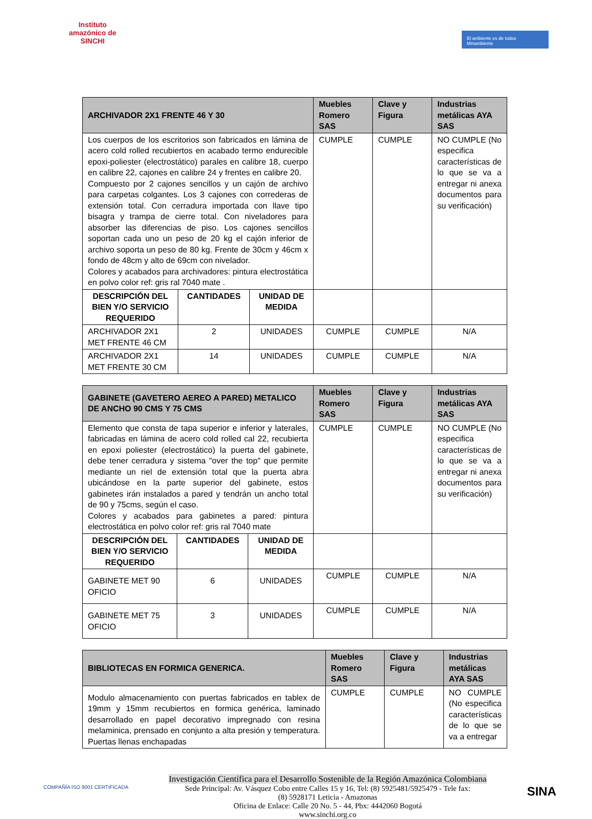Instituto
amazónico de
SINCHI
El ambiente es de todos Minambiente
| ARCHIVADOR 2X1 FRENTE 46 Y 30 | | | Muebles Romero SAS | Clave y Figura | Industrias metálicas AYA SAS |
| --- | --- | --- | --- | --- | --- |
| Los cuerpos de los escritorios son fabricados en lámina de acero cold rolled recubiertos en acabado termo endurecible epoxi-poliester (electrostático) parales en calibre 18, cuerpo en calibre 22, cajones en calibre 24 y frentes en calibre 20. Compuesto por 2 cajones sencillos y un cajón de archivo para carpetas colgantes. Los 3 cajones con correderas de extensión total. Con cerradura importada con llave tipo bisagra y trampa de cierre total. Con niveladores para absorber las diferencias de piso. Los cajones sencillos soportan cada uno un peso de 20 kg el cajón inferior de archivo soporta un peso de 80 kg. Frente de 30cm y 46cm x fondo de 48cm y alto de 69cm con nivelador. Colores y acabados para archivadores: pintura electrostática en polvo color ref: gris ral 7040 mate . | | | CUMPLE | CUMPLE | NO CUMPLE (No especifica características de lo que se va a entregar ni anexa documentos para su verificación) |
| DESCRIPCIÓN DEL BIEN Y/O SERVICIO REQUERIDO | CANTIDADES | UNIDAD DE MEDIDA | | | |
| ARCHIVADOR 2X1 MET FRENTE 46 CM | 2 | UNIDADES | CUMPLE | CUMPLE | N/A |
| ARCHIVADOR 2X1 MET FRENTE 30 CM | 14 | UNIDADES | CUMPLE | CUMPLE | N/A |
| GABINETE (GAVETERO AEREO A PARED) METALICO DE ANCHO 90 CMS Y 75 CMS | | | Muebles Romero SAS | Clave y Figura | Industrias metálicas AYA SAS |
| --- | --- | --- | --- | --- | --- |
| Elemento que consta de tapa superior e inferior y laterales, fabricadas en lámina de acero cold rolled cal 22, recubierta en epoxi poliester (electrostático) la puerta del gabinete, debe tener cerradura y sistema "over the top" que permite mediante un riel de extensión total que la puerta abra ubicándose en la parte superior del gabinete, estos gabinetes irán instalados a pared y tendrán un ancho total de 90 y 75cms, según el caso. Colores y acabados para gabinetes a pared: pintura electrostática en polvo color ref: gris ral 7040 mate | | | CUMPLE | CUMPLE | NO CUMPLE (No especifica características de lo que se va a entregar ni anexa documentos para su verificación) |
| DESCRIPCIÓN DEL BIEN Y/O SERVICIO REQUERIDO | CANTIDADES | UNIDAD DE MEDIDA | | | |
| GABINETE MET 90 OFICIO | 6 | UNIDADES | CUMPLE | CUMPLE | N/A |
| GABINETE MET 75 OFICIO | 3 | UNIDADES | CUMPLE | CUMPLE | N/A |
| BIBLIOTECAS EN FORMICA GENERICA. | Muebles Romero SAS | Clave y Figura | Industrias metálicas AYA SAS |
| --- | --- | --- | --- |
| Modulo almacenamiento con puertas fabricados en tablex de 19mm y 15mm recubiertos en formica genérica, laminado desarrollado en papel decorativo impregnado con resina melaminica, prensado en conjunto a alta presión y temperatura. Puertas llenas enchapadas | CUMPLE | CUMPLE | NO CUMPLE (No especifica características de lo que se va a entregar |
COMPAÑÍA ISO 9001 CERTIFICADA
Investigación Científica para el Desarrollo Sostenible de la Región Amazónica Colombiana
Sede Principal: Av. Vásquez Cobo entre Calles 15 y 16, Tel: (8) 5925481/5925479 - Tele fax:
(8) 5928171 Leticia - Amazonas
Oficina de Enlace: Calle 20 No. 5 - 44, Pbx: 4442060 Bogotá
www.sinchi.org.co
SINA